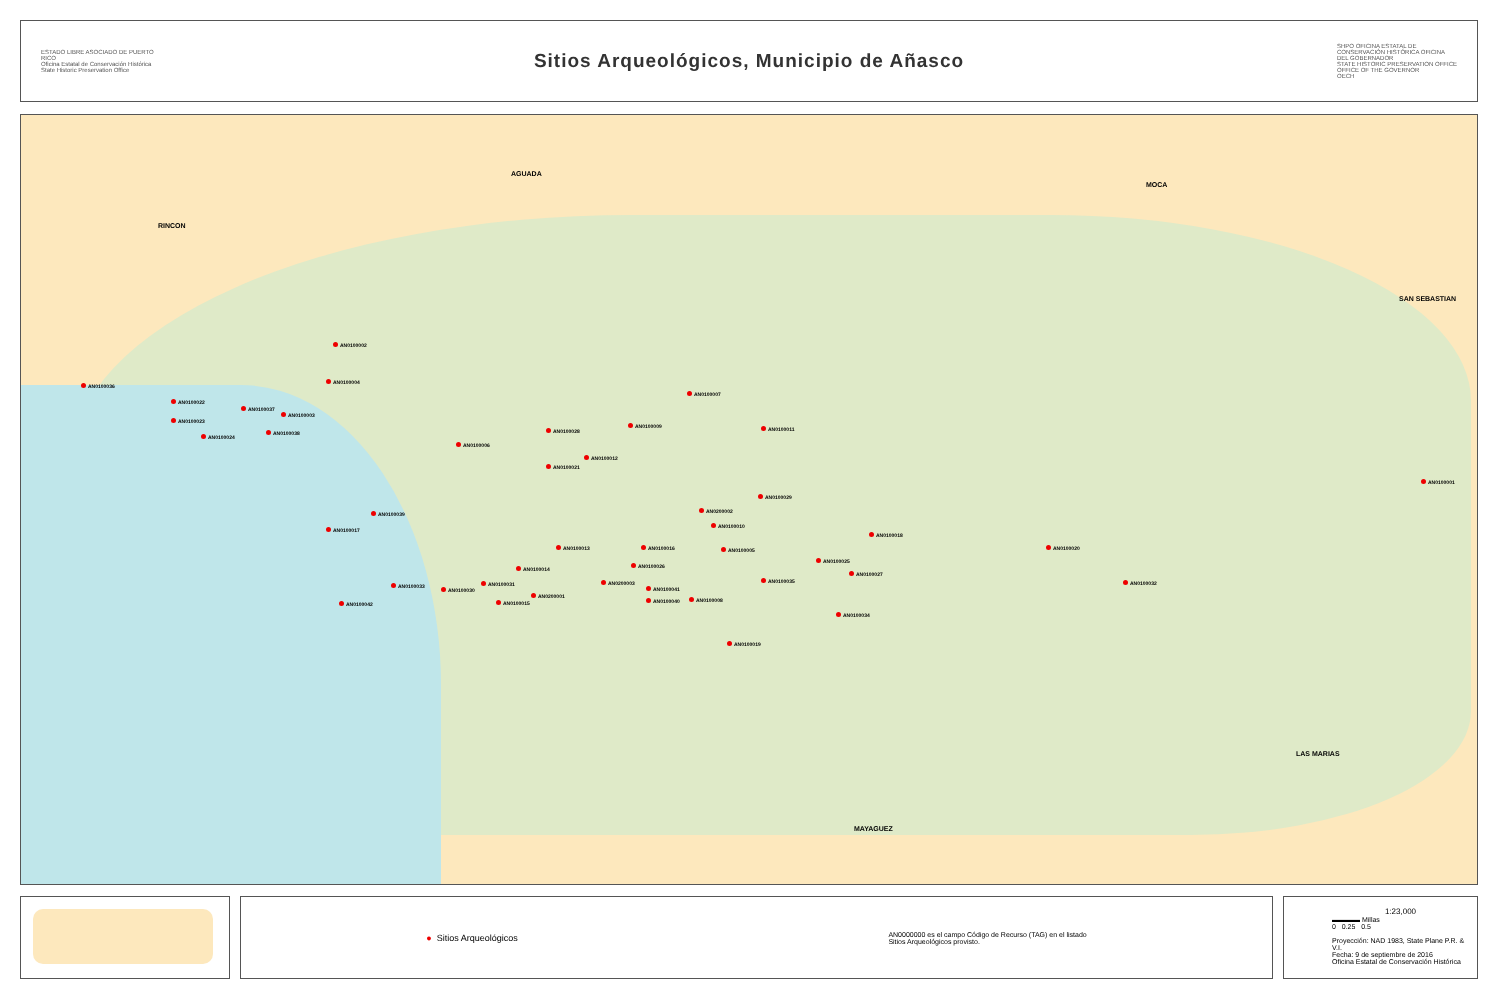ESTADO LIBRE ASOCIADO DE PUERTO RICO
Oficina Estatal de Conservación Histórica
State Historic Preservation Office
Sitios Arqueológicos, Municipio de Añasco
SHPO OFICINA ESTATAL DE CONSERVACIÓN HISTÓRICA OFICINA DEL GOBERNADOR
STATE HISTORIC PRESERVATION OFFICE OFFICE OF THE GOVERNOR
OECH
AGUADA
MOCA
RINCON
SAN SEBASTIAN
LAS MARIAS
MAYAGUEZ
AN0100002
AN0100036
AN0100004
AN0100022
AN0100023
AN0100037
AN0100003
AN0100024
AN0100038
AN0100006
AN0100028
AN0100009
AN0100007
AN0100011
AN0100021
AN0100012
AN0100029
AN0100001
AN0100039
AN0100017
AN0200002
AN0100010
AN0100018
AN0100020
AN0100013 AN0100016 AN0100005
AN0100026
AN0100025
AN0100014
AN0100027
AN0200003 AN0100035 AN0100032
AN0100033
AN0100030
AN0100031
AN0100041
AN0200001
AN0100015 AN0100040 AN0100008
AN0100042
AN0100034
AN0100019
● Sitios Arqueológicos AN0000000 es el campo Código de Recurso (TAG) en el listado
Sitios Arqueológicos provisto.
1:23,000
▬▬▬▬ Millas
0 0.25 0.5
Proyección: NAD 1983, State Plane P.R. & V.I.
Fecha: 9 de septiembre de 2016
Oficina Estatal de Conservación Histórica